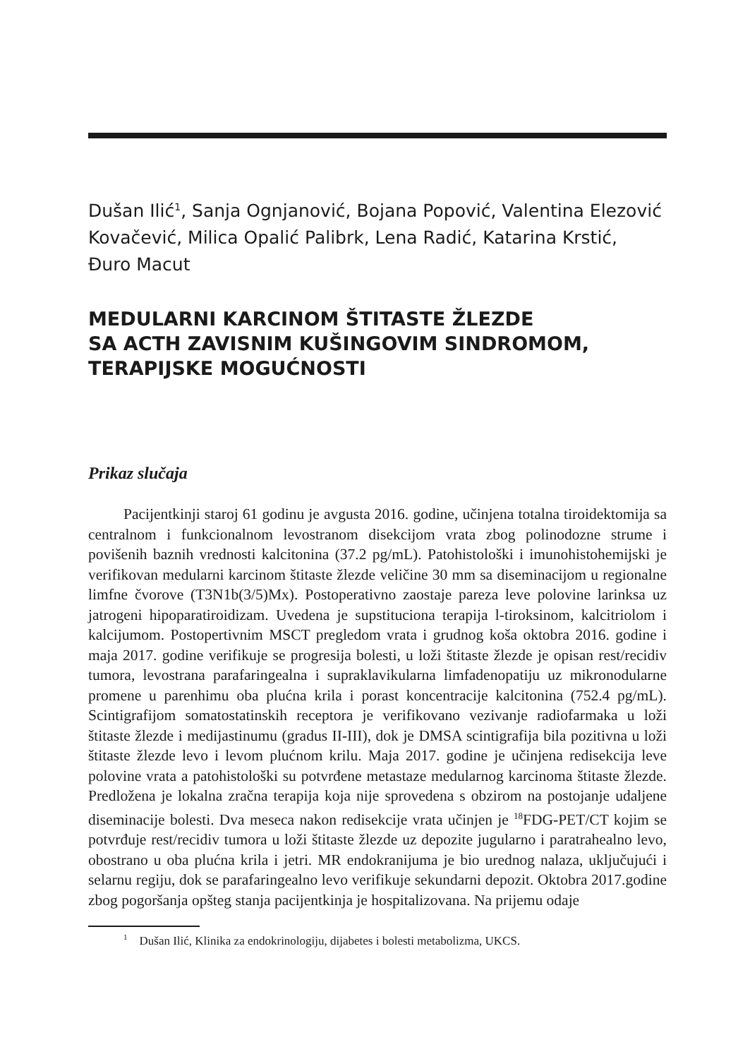Dušan Ilić<sup>1</sup>, Sanja Ognjanović, Bojana Popović, Valentina Elezović Kovačević, Milica Opalić Palibrk, Lena Radić, Katarina Krstić,
Đuro Macut
MEDULARNI KARCINOM ŠTITASTE ŽLEZDE
SA ACTH ZAVISNIM KUŠINGOVIM SINDROMOM,
TERAPIJSKE MOGUĆNOSTI
Prikaz slučaja
Pacijentkinji staroj 61 godinu je avgusta 2016. godine, učinjena totalna tiroidektomija sa centralnom i funkcionalnom levostranom disekcijom vrata zbog polinodozne strume i povišenih baznih vrednosti kalcitonina (37.2 pg/mL). Patohistološki i imunohistohemijski je verifikovan medularni karcinom štitaste žlezde veličine 30 mm sa diseminacijom u regionalne limfne čvorove (T3N1b(3/5)Mx). Postoperativno zaostaje pareza leve polovine larinksa uz jatrogeni hipoparatiroidizam. Uvedena je supstituciona terapija l-tiroksinom, kalcitriolom i kalcijumom. Postopertivnim MSCT pregledom vrata i grudnog koša oktobra 2016. godine i maja 2017. godine verifikuje se progresija bolesti, u loži štitaste žlezde je opisan rest/recidiv tumora, levostrana parafaringealna i supraklavikularna limfadenopatiju uz mikronodularne promene u parenhimu oba plućna krila i porast koncentracije kalcitonina (752.4 pg/mL). Scintigrafijom somatostatinskih receptora je verifikovano vezivanje radiofarmaka u loži štitaste žlezde i medijastinumu (gradus II-III), dok je DMSA scintigrafija bila pozitivna u loži štitaste žlezde levo i levom plućnom krilu. Maja 2017. godine je učinjena redisekcija leve polovine vrata a patohistološki su potvrđene metastaze medularnog karcinoma štitaste žlezde. Predložena je lokalna zračna terapija koja nije sprovedena s obzirom na postojanje udaljene diseminacije bolesti. Dva meseca nakon redisekcije vrata učinjen je <sup>18</sup>FDG-PET/CT kojim se potvrđuje rest/recidiv tumora u loži štitaste žlezde uz depozite jugularno i paratrahealno levo, obostrano u oba plućna krila i jetri. MR endokranijuma je bio urednog nalaza, uključujući i selarnu regiju, dok se parafaringealno levo verifikuje sekundarni depozit. Oktobra 2017.godine zbog pogoršanja opšteg stanja pacijentkinja je hospitalizovana. Na prijemu odaje
<sup>1</sup> Dušan Ilić, Klinika za endokrinologiju, dijabetes i bolesti metabolizma, UKCS.